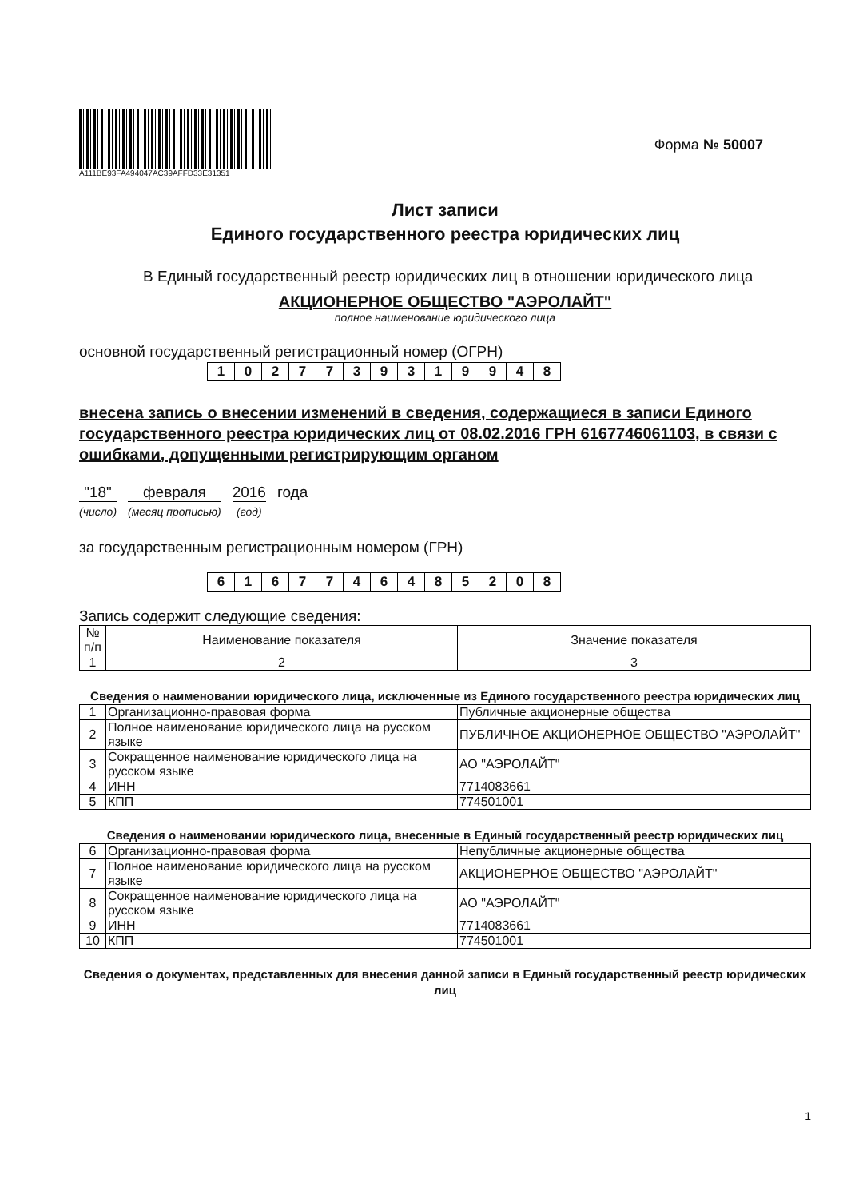A111BE93FA494047AC39AFFD33E31351
Форма № 50007
Лист записи
Единого государственного реестра юридических лиц
В Единый государственный реестр юридических лиц в отношении юридического лица
АКЦИОНЕРНОЕ ОБЩЕСТВО "АЭРОЛАЙТ"
полное наименование юридического лица
основной государственный регистрационный номер (ОГРН)
| 1 | 0 | 2 | 7 | 7 | 3 | 9 | 3 | 1 | 9 | 9 | 4 | 8 |
внесена запись о внесении изменений в сведения, содержащиеся в записи Единого государственного реестра юридических лиц от 08.02.2016 ГРН 6167746061103, в связи с ошибками, допущенными регистрирующим органом
"18"
(число)
февраля
(месяц прописью)
2016
(год)
года
за государственным регистрационным номером (ГРН)
| 6 | 1 | 6 | 7 | 7 | 4 | 6 | 4 | 8 | 5 | 2 | 0 | 8 |
Запись содержит следующие сведения:
| № п/п | Наименование показателя | Значение показателя |
| --- | --- | --- |
| 1 | 2 | 3 |
Сведения о наименовании юридического лица, исключенные из Единого государственного реестра юридических лиц
| 1 | Организационно-правовая форма | Публичные акционерные общества |
| 2 | Полное наименование юридического лица на русском языке | ПУБЛИЧНОЕ АКЦИОНЕРНОЕ ОБЩЕСТВО "АЭРОЛАЙТ" |
| 3 | Сокращенное наименование юридического лица на русском языке | АО "АЭРОЛАЙТ" |
| 4 | ИНН | 7714083661 |
| 5 | КПП | 774501001 |
Сведения о наименовании юридического лица, внесенные в Единый государственный реестр юридических лиц
| 6 | Организационно-правовая форма | Непубличные акционерные общества |
| 7 | Полное наименование юридического лица на русском языке | АКЦИОНЕРНОЕ ОБЩЕСТВО "АЭРОЛАЙТ" |
| 8 | Сокращенное наименование юридического лица на русском языке | АО "АЭРОЛАЙТ" |
| 9 | ИНН | 7714083661 |
| 10 | КПП | 774501001 |
Сведения о документах, представленных для внесения данной записи в Единый государственный реестр юридических лиц
1